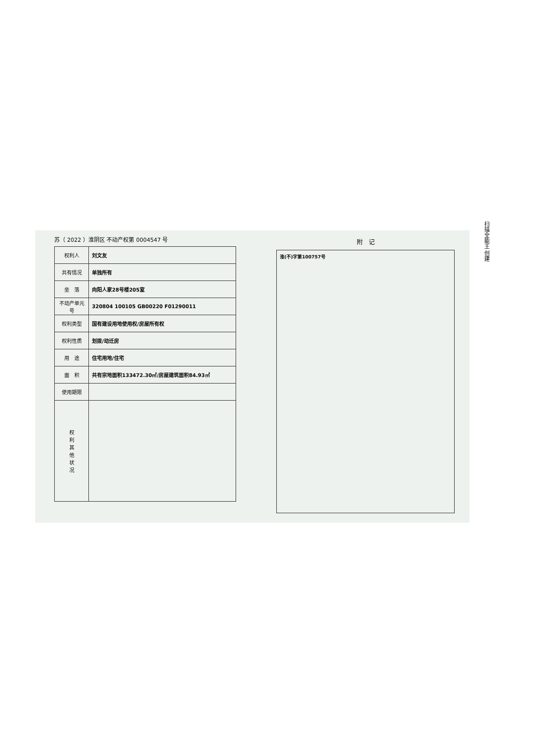扫描全能王 创建
苏（ 2022 ）淮阴区 不动产权第 0004547 号
| 权利人 | 刘文友 |
| 共有情况 | 单独所有 |
| 坐 落 | 向阳人家28号楼205室 |
| 不动产单元号 | 320804 100105 GB00220 F01290011 |
| 权利类型 | 国有建设用地使用权/房屋所有权 |
| 权利性质 | 划拨/动迁房 |
| 用 途 | 住宅用地/住宅 |
| 面 积 | 共有宗地面积133472.30㎡/房屋建筑面积84.93㎡ |
| 使用期限 | |
| 权 利 其 他 状 况 | |
附　记
淮(不)字第100757号